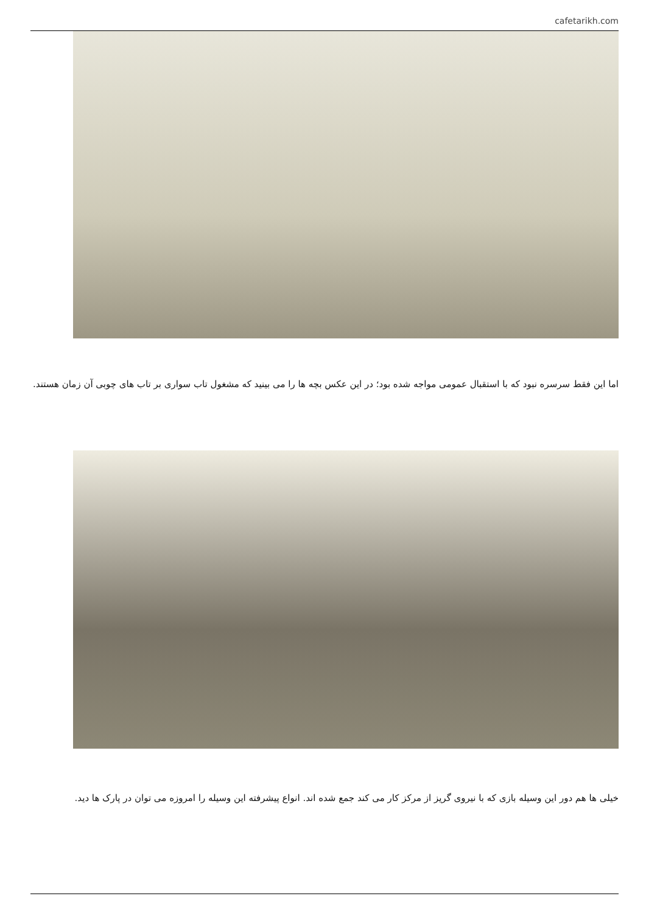cafetarikh.com
اما این فقط سرسره نبود که با استقبال عمومی مواجه شده بود؛ در این عکس بچه ها را می بینید که مشغول تاب سواری بر تاب های چوبی آن زمان هستند.
خیلی ها هم دور این وسیله بازی که با نیروی گریز از مرکز کار می کند جمع شده اند. انواع پیشرفته این وسیله را امروزه می توان در پارک ها دید.